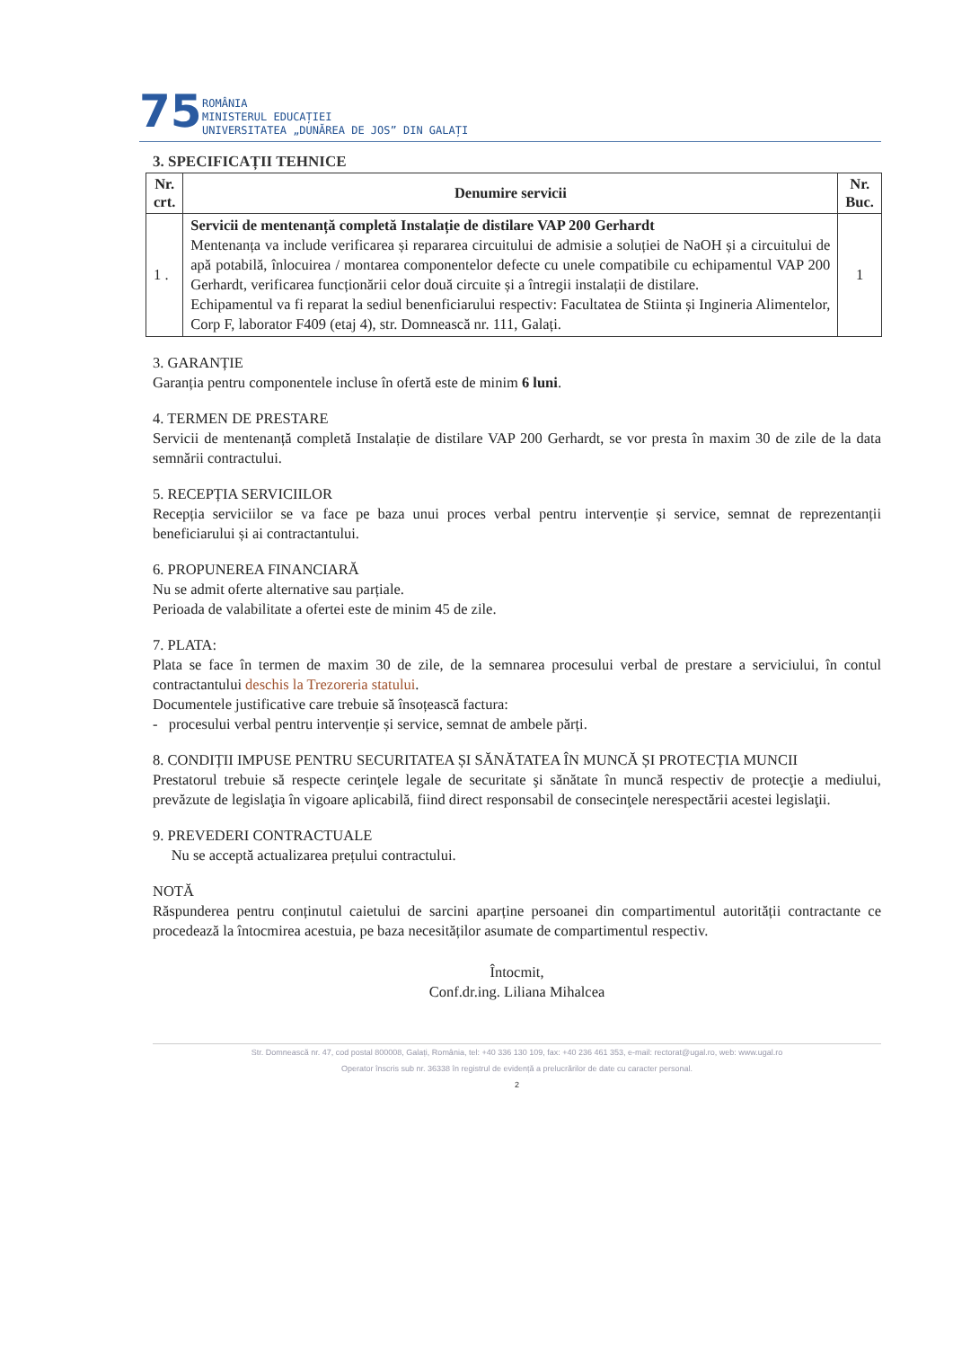75
ROMÂNIA
MINISTERUL EDUCAȚIEI
UNIVERSITATEA „DUNĂREA DE JOS” DIN GALAȚI
3. SPECIFICAȚII TEHNICE
| Nr. crt. | Denumire servicii | Nr. Buc. |
| --- | --- | --- |
| 1 . | Servicii de mentenanță completă Instalație de distilare VAP 200 Gerhardt Mentenanța va include verificarea și repararea circuitului de admisie a soluției de NaOH și a circuitului de apă potabilă, înlocuirea / montarea componentelor defecte cu unele compatibile cu echipamentul VAP 200 Gerhardt, verificarea funcționării celor două circuite și a întregii instalații de distilare. Echipamentul va fi reparat la sediul benenficiarului respectiv: Facultatea de Stiinta și Ingineria Alimentelor, Corp F, laborator F409 (etaj 4), str. Domnească nr. 111, Galați. | 1 |
3. GARANȚIE
Garanția pentru componentele incluse în ofertă este de minim 6 luni.
4. TERMEN DE PRESTARE
Servicii de mentenanță completă Instalație de distilare VAP 200 Gerhardt, se vor presta în maxim 30 de zile de la data semnării contractului.
5. RECEPȚIA SERVICIILOR
Recepția serviciilor se va face pe baza unui proces verbal pentru intervenție și service, semnat de reprezentanții beneficiarului și ai contractantului.
6. PROPUNEREA FINANCIARĂ
Nu se admit oferte alternative sau parțiale.
Perioada de valabilitate a ofertei este de minim 45 de zile.
7. PLATA:
Plata se face în termen de maxim 30 de zile, de la semnarea procesului verbal de prestare a serviciului, în contul contractantului deschis la Trezoreria statului.
Documentele justificative care trebuie să însoțească factura:
- procesului verbal pentru intervenție și service, semnat de ambele părți.
8. CONDIȚII IMPUSE PENTRU SECURITATEA ȘI SĂNĂTATEA ÎN MUNCĂ ȘI PROTECȚIA MUNCII
Prestatorul trebuie să respecte cerinţele legale de securitate şi sănătate în muncă respectiv de protecţie a mediului, prevăzute de legislaţia în vigoare aplicabilă, fiind direct responsabil de consecinţele nerespectării acestei legislaţii.
9. PREVEDERI CONTRACTUALE
Nu se acceptă actualizarea prețului contractului.
NOTĂ
Răspunderea pentru conținutul caietului de sarcini aparține persoanei din compartimentul autorității contractante ce procedează la întocmirea acestuia, pe baza necesităților asumate de compartimentul respectiv.
Întocmit,
Conf.dr.ing. Liliana Mihalcea
Str. Domnească nr. 47, cod postal 800008, Galați, România, tel: +40 336 130 109, fax: +40 236 461 353, e-mail: rectorat@ugal.ro, web: www.ugal.ro
Operator înscris sub nr. 36338 în registrul de evidență a prelucrărilor de date cu caracter personal.
2